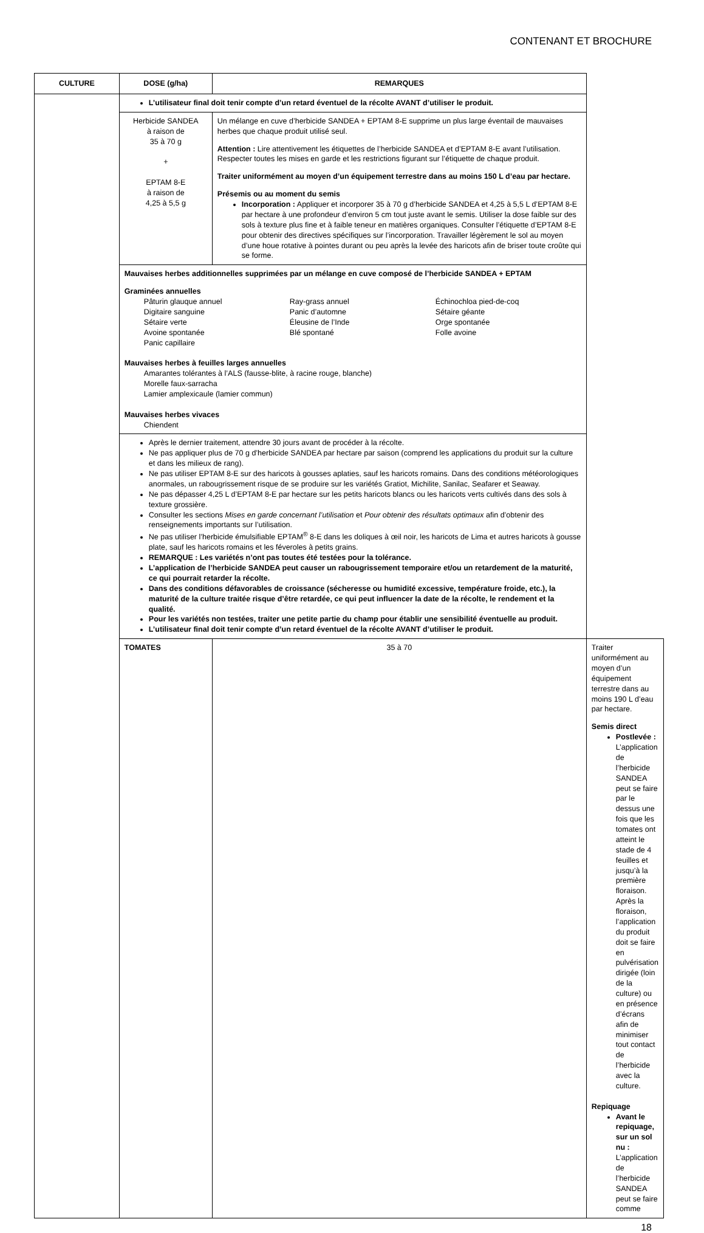CONTENANT ET BROCHURE
| CULTURE | DOSE (g/ha) | REMARQUES | |
| --- | --- | --- | --- |
| | L’utilisateur final doit tenir compte d’un retard éventuel de la récolte AVANT d’utiliser le produit. | | |
| | Herbicide SANDEA à raison de 35 à 70 g + EPTAM 8-E à raison de 4,25 à 5,5 g | Un mélange en cuve d’herbicide SANDEA + EPTAM 8-E supprime un plus large éventail de mauvaises herbes que chaque produit utilisé seul. Attention : Lire attentivement les étiquettes de l’herbicide SANDEA et d’EPTAM 8-E avant l’utilisation. Respecter toutes les mises en garde et les restrictions figurant sur l’étiquette de chaque produit. Traiter uniformément au moyen d’un équipement terrestre dans au moins 150 L d’eau par hectare. Présemis ou au moment du semis Incorporation : Appliquer et incorporer 35 à 70 g d’herbicide SANDEA et 4,25 à 5,5 L d’EPTAM 8-E par hectare à une profondeur d’environ 5 cm tout juste avant le semis. Utiliser la dose faible sur des sols à texture plus fine et à faible teneur en matières organiques. Consulter l’étiquette d’EPTAM 8-E pour obtenir des directives spécifiques sur l’incorporation. Travailler légèrement le sol au moyen d’une houe rotative à pointes durant ou peu après la levée des haricots afin de briser toute croûte qui se forme. | |
| | Mauvaises herbes additionnelles supprimées par un mélange en cuve composé de l’herbicide SANDEA + EPTAM Graminées annuelles Pâturin glauque annuel Ray-grass annuel Échinochloa pied-de-coq Digitaire sanguine Panic d’automne Sétaire géante Sétaire verte Éleusine de l’Inde Orge spontanée Avoine spontanée Blé spontané Folle avoine Panic capillaire Mauvaises herbes à feuilles larges annuelles Amarantes tolérantes à l’ALS (fausse-blite, à racine rouge, blanche) Morelle faux-sarracha Lamier amplexicaule (lamier commun) Mauvaises herbes vivaces Chiendent | | |
| | Après le dernier traitement, attendre 30 jours avant de procéder à la récolte. Ne pas appliquer plus de 70 g d’herbicide SANDEA par hectare par saison (comprend les applications du produit sur la culture et dans les milieux de rang). Ne pas utiliser EPTAM 8-E sur des haricots à gousses aplaties, sauf les haricots romains. Dans des conditions météorologiques anormales, un rabougrissement risque de se produire sur les variétés Gratiot, Michilite, Sanilac, Seafarer et Seaway. Ne pas dépasser 4,25 L d’EPTAM 8-E par hectare sur les petits haricots blancs ou les haricots verts cultivés dans des sols à texture grossière. Consulter les sections Mises en garde concernant l’utilisation et Pour obtenir des résultats optimaux afin d’obtenir des renseignements importants sur l’utilisation. Ne pas utiliser l’herbicide émulsifiable EPTAM<sup>®</sup> 8-E dans les doliques à œil noir, les haricots de Lima et autres haricots à gousse plate, sauf les haricots romains et les féveroles à petits grains. REMARQUE : Les variétés n’ont pas toutes été testées pour la tolérance. L’application de l’herbicide SANDEA peut causer un rabougrissement temporaire et/ou un retardement de la maturité, ce qui pourrait retarder la récolte. Dans des conditions défavorables de croissance (sécheresse ou humidité excessive, température froide, etc.), la maturité de la culture traitée risque d’être retardée, ce qui peut influencer la date de la récolte, le rendement et la qualité. Pour les variétés non testées, traiter une petite partie du champ pour établir une sensibilité éventuelle au produit. L’utilisateur final doit tenir compte d’un retard éventuel de la récolte AVANT d’utiliser le produit. | | |
| | TOMATES | 35 à 70 | Traiter uniformément au moyen d’un équipement terrestre dans au moins 190 L d’eau par hectare. Semis direct Postlevée : L’application de l’herbicide SANDEA peut se faire par le dessus une fois que les tomates ont atteint le stade de 4 feuilles et jusqu’à la première floraison. Après la floraison, l’application du produit doit se faire en pulvérisation dirigée (loin de la culture) ou en présence d’écrans afin de minimiser tout contact de l’herbicide avec la culture. Repiquage Avant le repiquage, sur un sol nu : L’application de l’herbicide SANDEA peut se faire comme |
18